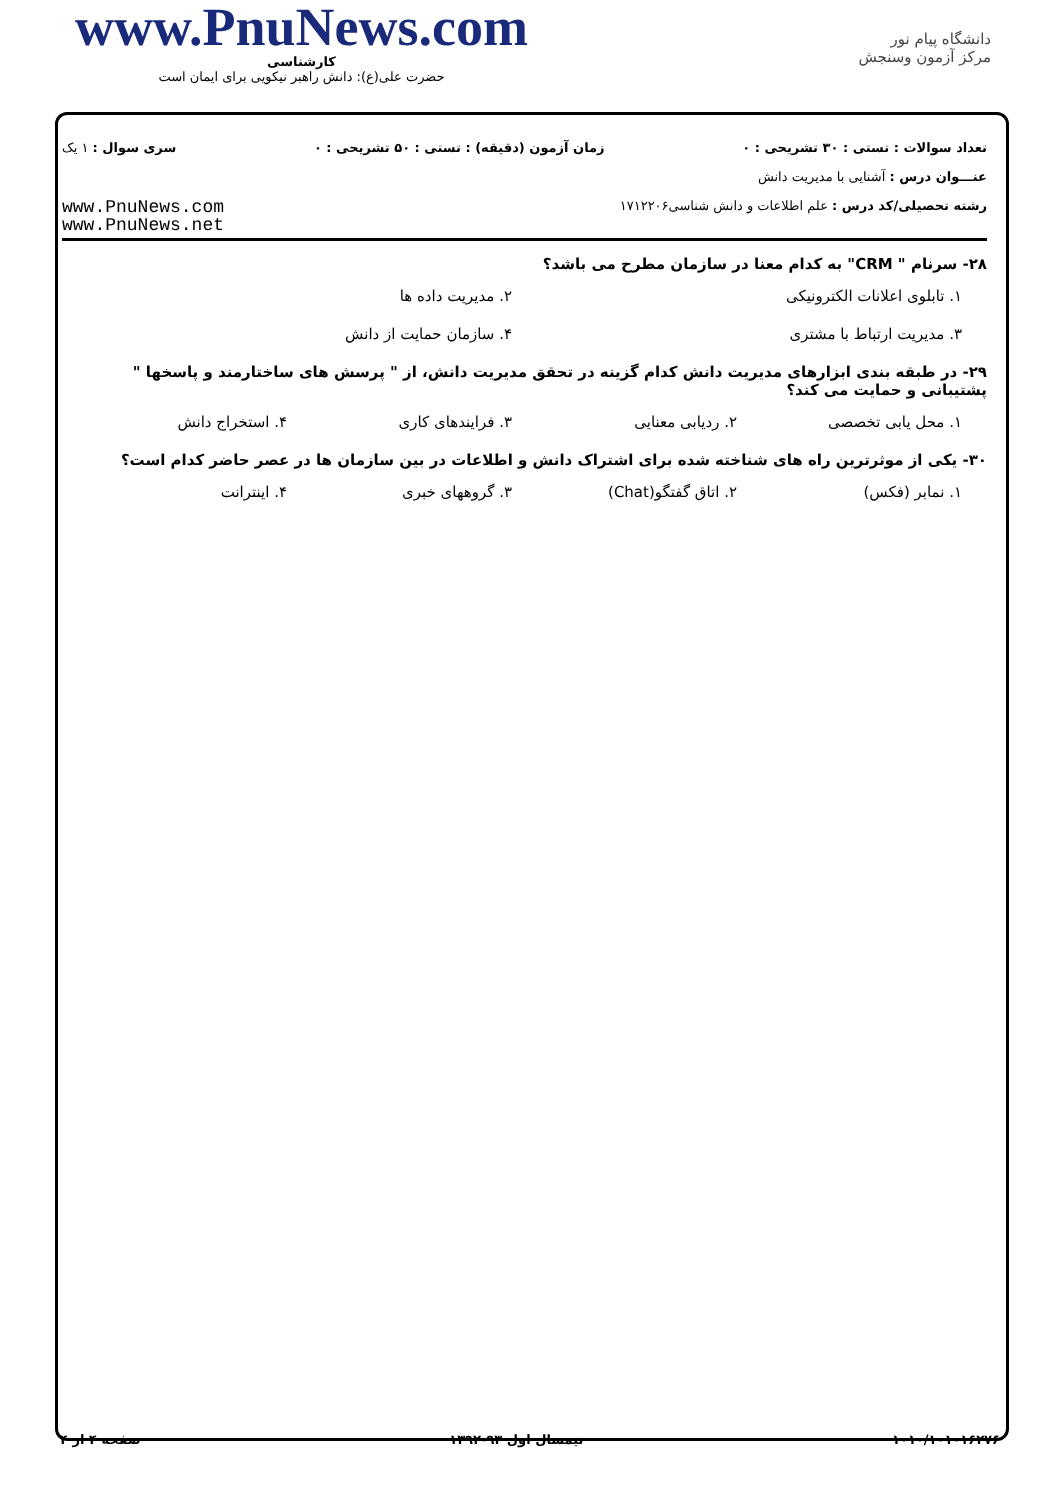www.PnuNews.com
کارشناسی
حضرت علی(ع): دانش راهبر نیکویی برای ایمان است
دانشگاه پیام نور
مرکز آزمون وسنجش
تعداد سوالات : تستی : ۳۰ تشریحی : ۰ زمان آزمون (دقیقه) : تستی : ۵۰ تشریحی : ۰ سری سوال : ۱ یک
عنـــوان درس : آشنایی با مدیریت دانش
رشته تحصیلی/کد درس : علم اطلاعات و دانش شناسی۱۷۱۲۲۰۶ www.PnuNews.com
www.PnuNews.net
۲۸- سرنام " CRM" به کدام معنا در سازمان مطرح می باشد؟
۱. تابلوی اعلانات الکترونیکی ۲. مدیریت داده ها
۳. مدیریت ارتباط با مشتری ۴. سازمان حمایت از دانش
۲۹- در طبقه بندی ابزارهای مدیریت دانش کدام گزینه در تحقق مدیریت دانش، از " پرسش های ساختارمند و پاسخها " پشتیبانی و حمایت می کند؟
۱. محل یابی تخصصی ۲. ردیابی معنایی ۳. فرایندهای کاری ۴. استخراج دانش
۳۰- یکی از موثرترین راه های شناخته شده برای اشتراک دانش و اطلاعات در بین سازمان ها در عصر حاضر کدام است؟
۱. نمابر (فکس) ۲. اتاق گفتگو(Chat) ۳. گروههای خبری ۴. اینترانت
۱۰۱۰/۱۰۱۰۱۶۲۷۶ نیمسال اول ۹۳-۱۳۹۲ صفحه ۴ از ۴